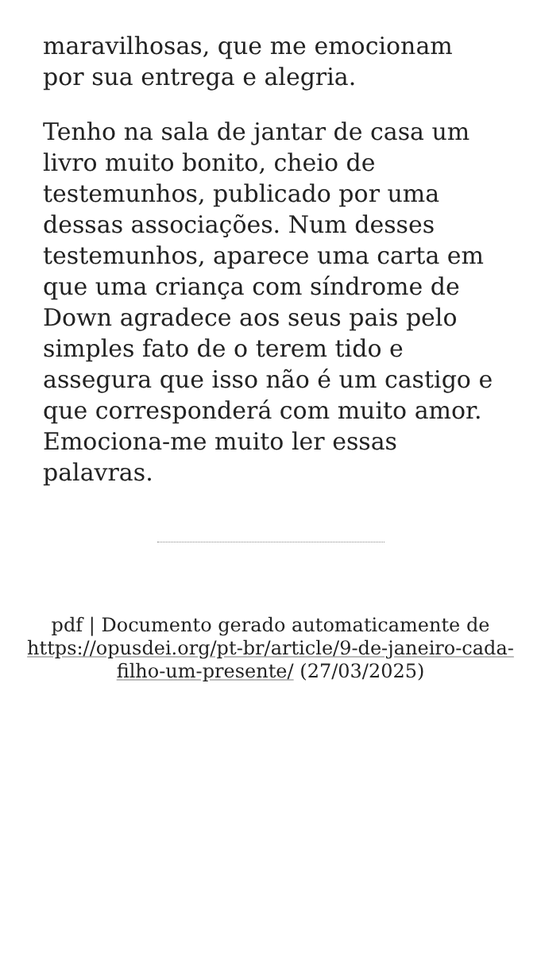maravilhosas, que me emocionam por sua entrega e alegria.
Tenho na sala de jantar de casa um livro muito bonito, cheio de testemunhos, publicado por uma dessas associações. Num desses testemunhos, aparece uma carta em que uma criança com síndrome de Down agradece aos seus pais pelo simples fato de o terem tido e assegura que isso não é um castigo e que corresponderá com muito amor. Emociona-me muito ler essas palavras.
pdf | Documento gerado automaticamente de https://opusdei.org/pt-br/article/9-de-janeiro-cada-filho-um-presente/ (27/03/2025)